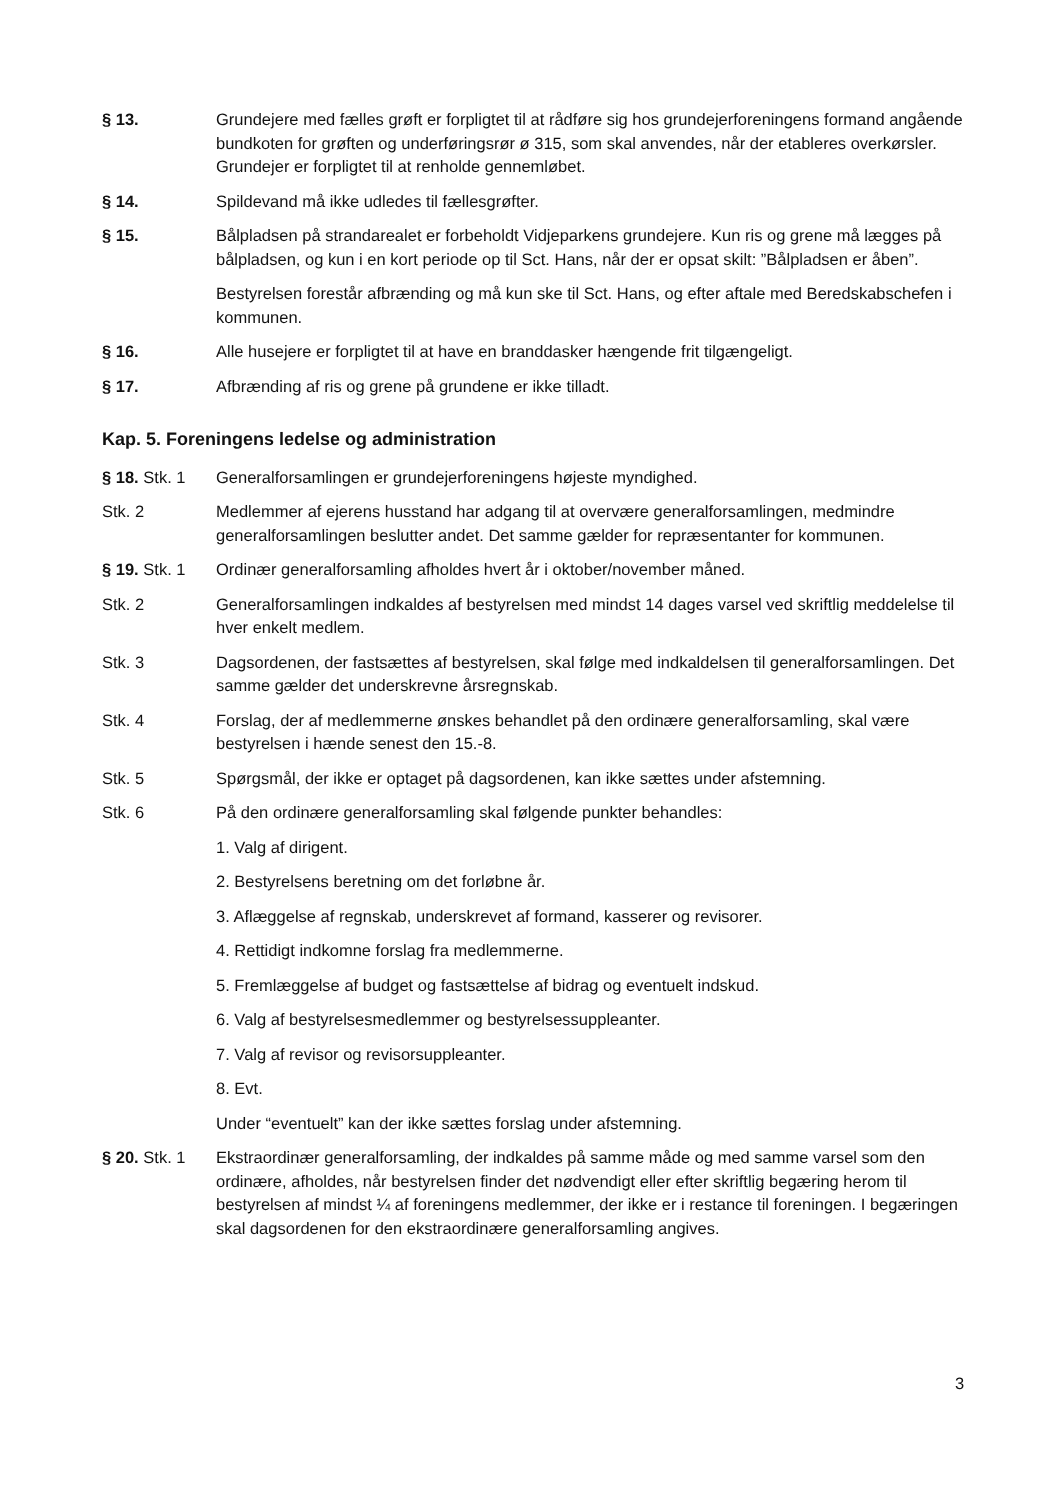§ 13. Grundejere med fælles grøft er forpligtet til at rådføre sig hos grundejerforeningens formand angående bundkoten for grøften og underføringsrør ø 315, som skal anvendes, når der etableres overkørsler. Grundejer er forpligtet til at renholde gennemløbet.
§ 14. Spildevand må ikke udledes til fællesgrøfter.
§ 15. Bålpladsen på strandarealet er forbeholdt Vidjeparkens grundejere. Kun ris og grene må lægges på bålpladsen, og kun i en kort periode op til Sct. Hans, når der er opsat skilt: ”Bålpladsen er åben”.
Bestyrelsen forestår afbrænding og må kun ske til Sct. Hans, og efter aftale med Beredskabschefen i kommunen.
§ 16. Alle husejere er forpligtet til at have en branddasker hængende frit tilgængeligt.
§ 17. Afbrænding af ris og grene på grundene er ikke tilladt.
Kap. 5. Foreningens ledelse og administration
§ 18. Stk. 1
Generalforsamlingen er grundejerforeningens højeste myndighed.
Stk. 2 Medlemmer af ejerens husstand har adgang til at overvære generalforsamlingen, medmindre generalforsamlingen beslutter andet. Det samme gælder for repræsentanter for kommunen.
§ 19. Stk. 1
Ordinær generalforsamling afholdes hvert år i oktober/november måned.
Stk. 2 Generalforsamlingen indkaldes af bestyrelsen med mindst 14 dages varsel ved skriftlig meddelelse til hver enkelt medlem.
Stk. 3 Dagsordenen, der fastsættes af bestyrelsen, skal følge med indkaldelsen til generalforsamlingen. Det samme gælder det underskrevne årsregnskab.
Stk. 4 Forslag, der af medlemmerne ønskes behandlet på den ordinære generalforsamling, skal være bestyrelsen i hænde senest den 15.-8.
Stk. 5 Spørgsmål, der ikke er optaget på dagsordenen, kan ikke sættes under afstemning.
Stk. 6 På den ordinære generalforsamling skal følgende punkter behandles:
1. Valg af dirigent.
2. Bestyrelsens beretning om det forløbne år.
3. Aflæggelse af regnskab, underskrevet af formand, kasserer og revisorer.
4. Rettidigt indkomne forslag fra medlemmerne.
5. Fremlæggelse af budget og fastsættelse af bidrag og eventuelt indskud.
6. Valg af bestyrelsesmedlemmer og bestyrelsessuppleanter.
7. Valg af revisor og revisorsuppleanter.
8. Evt.
Under “eventuelt” kan der ikke sættes forslag under afstemning.
§ 20. Stk. 1
Ekstraordinær generalforsamling, der indkaldes på samme måde og med samme varsel som den ordinære, afholdes, når bestyrelsen finder det nødvendigt eller efter skriftlig begæring herom til bestyrelsen af mindst ¼ af foreningens medlemmer, der ikke er i restance til foreningen. I begæringen skal dagsordenen for den ekstraordinære generalforsamling angives.
3